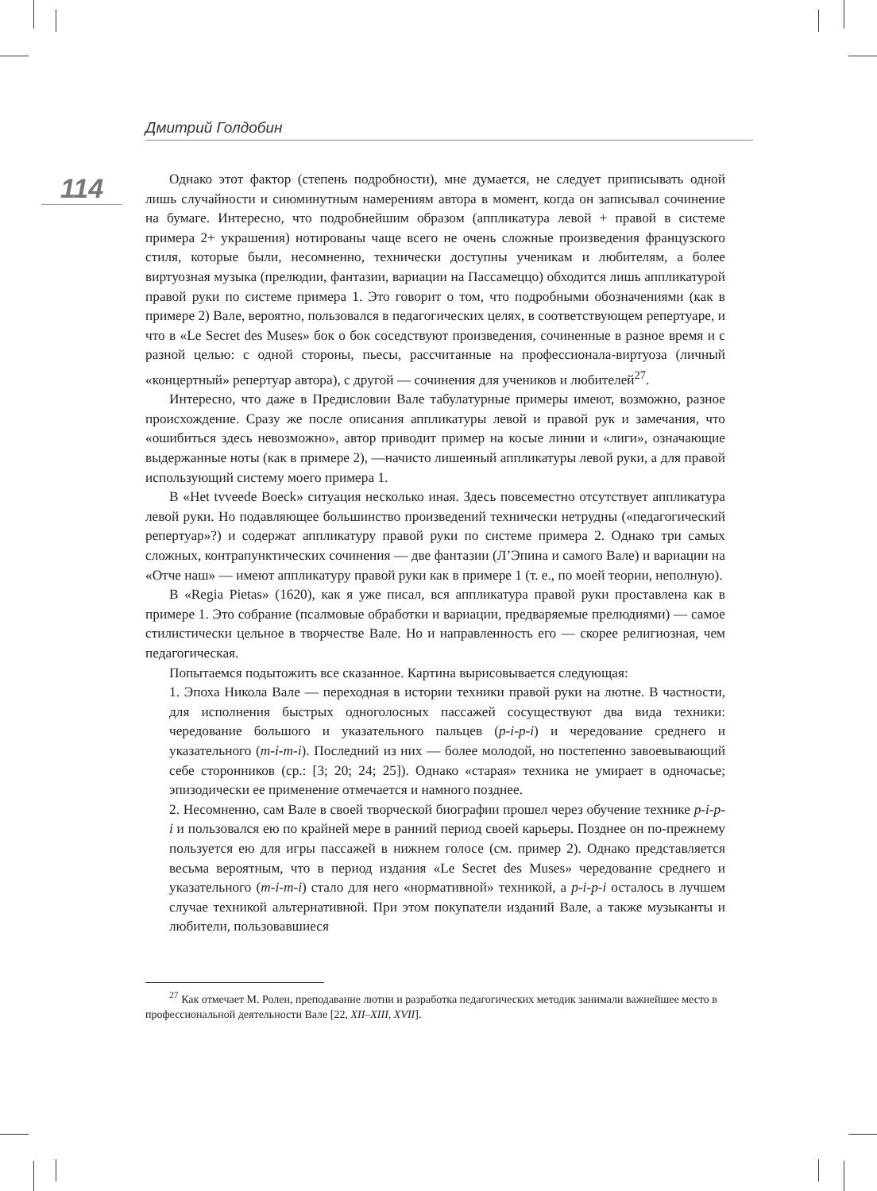Дмитрий Голдобин
114
Однако этот фактор (степень подробности), мне думается, не следует приписывать одной лишь случайности и сиюминутным намерениям автора в момент, когда он записывал сочинение на бумаге. Интересно, что подробнейшим образом (аппликатура левой + правой в системе примера 2+ украшения) нотированы чаще всего не очень сложные произведения французского стиля, которые были, несомненно, технически доступны ученикам и любителям, а более виртуозная музыка (прелюдии, фантазии, вариации на Пассамеццо) обходится лишь аппликатурой правой руки по системе примера 1. Это говорит о том, что подробными обозначениями (как в примере 2) Вале, вероятно, пользовался в педагогических целях, в соответствующем репертуаре, и что в «Le Secret des Muses» бок о бок соседствуют произведения, сочиненные в разное время и с разной целью: с одной стороны, пьесы, рассчитанные на профессионала-виртуоза (личный «концертный» репертуар автора), с другой — сочинения для учеников и любителей<sup>27</sup>.
Интересно, что даже в Предисловии Вале табулатурные примеры имеют, возможно, разное происхождение. Сразу же после описания аппликатуры левой и правой рук и замечания, что «ошибиться здесь невозможно», автор приводит пример на косые линии и «лиги», означающие выдержанные ноты (как в примере 2), —начисто лишенный аппликатуры левой руки, а для правой использующий систему моего примера 1.
В «Het tvveede Boeck» ситуация несколько иная. Здесь повсеместно отсутствует аппликатура левой руки. Но подавляющее большинство произведений технически нетрудны («педагогический репертуар»?) и содержат аппликатуру правой руки по системе примера 2. Однако три самых сложных, контрапунктических сочинения — две фантазии (Л’Эпина и самого Вале) и вариации на «Отче наш» — имеют аппликатуру правой руки как в примере 1 (т. е., по моей теории, неполную).
В «Regia Pietas» (1620), как я уже писал, вся аппликатура правой руки проставлена как в примере 1. Это собрание (псалмовые обработки и вариации, предваряемые прелюдиями) — самое стилистически цельное в творчестве Вале. Но и направленность его — скорее религиозная, чем педагогическая.
Попытаемся подытожить все сказанное. Картина вырисовывается следующая:
1. Эпоха Никола Вале — переходная в истории техники правой руки на лютне. В частности, для исполнения быстрых одноголосных пассажей сосуществуют два вида техники: чередование большого и указательного пальцев (p-i-p-i) и чередование среднего и указательного (m-i-m-i). Последний из них — более молодой, но постепенно завоевывающий себе сторонников (ср.: [3; 20; 24; 25]). Однако «старая» техника не умирает в одночасье; эпизодически ее применение отмечается и намного позднее.
2. Несомненно, сам Вале в своей творческой биографии прошел через обучение технике p-i-p-i и пользовался ею по крайней мере в ранний период своей карьеры. Позднее он по-прежнему пользуется ею для игры пассажей в нижнем голосе (см. пример 2). Однако представляется весьма вероятным, что в период издания «Le Secret des Muses» чередование среднего и указательного (m-i-m-i) стало для него «нормативной» техникой, а p-i-p-i осталось в лучшем случае техникой альтернативной. При этом покупатели изданий Вале, а также музыканты и любители, пользовавшиеся
<sup>27</sup> Как отмечает М. Ролен, преподавание лютни и разработка педагогических методик занимали важнейшее место в профессиональной деятельности Вале [22, XII–XIII, XVII].